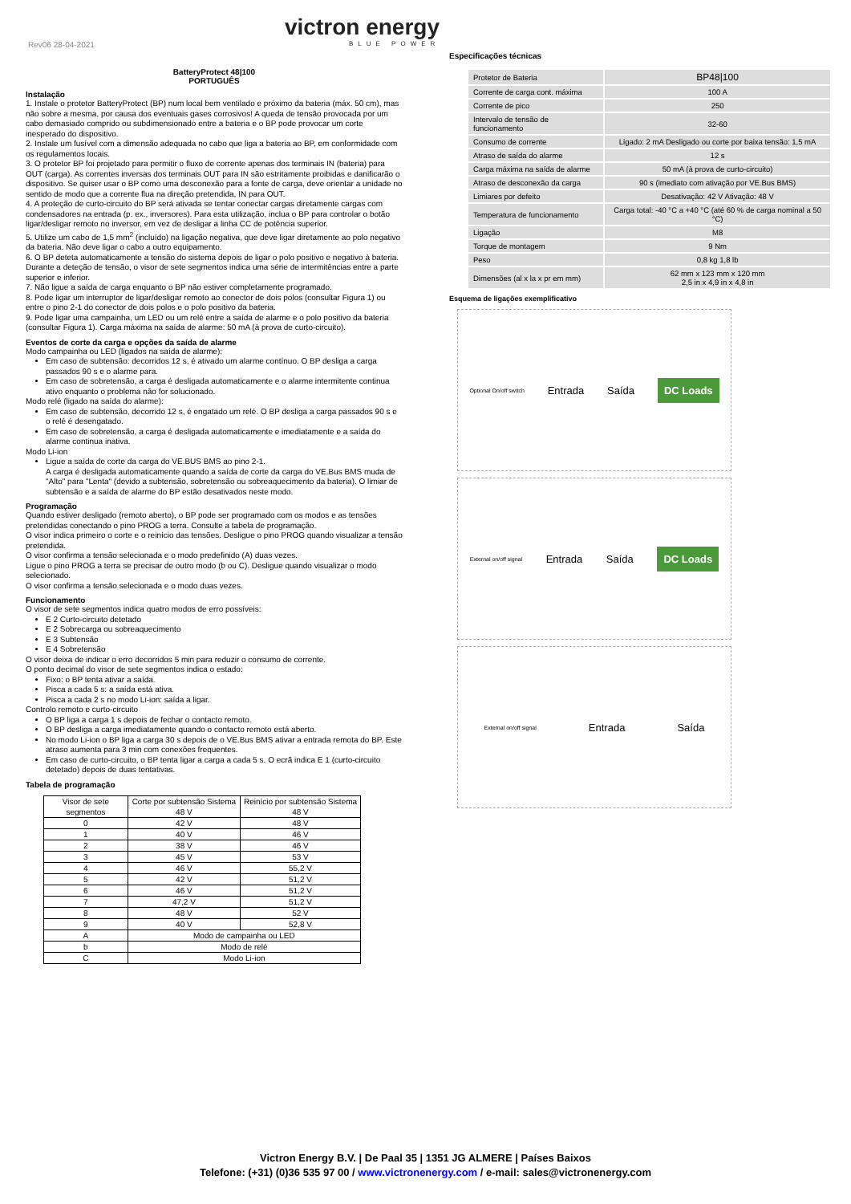Rev06 28-04-2021
victron energy
BLUE POWER
BatteryProtect 48|100
PORTUGUÊS
Instalação
1. Instale o protetor BatteryProtect (BP) num local bem ventilado e próximo da bateria (máx. 50 cm), mas não sobre a mesma, por causa dos eventuais gases corrosivos! A queda de tensão provocada por um cabo demasiado comprido ou subdimensionado entre a bateria e o BP pode provocar um corte inesperado do dispositivo.
2. Instale um fusível com a dimensão adequada no cabo que liga a bateria ao BP, em conformidade com os regulamentos locais.
3. O protetor BP foi projetado para permitir o fluxo de corrente apenas dos terminais IN (bateria) para OUT (carga). As correntes inversas dos terminais OUT para IN são estritamente proibidas e danificarão o dispositivo. Se quiser usar o BP como uma desconexão para a fonte de carga, deve orientar a unidade no sentido de modo que a corrente flua na direção pretendida, IN para OUT.
4. A proteção de curto-circuito do BP será ativada se tentar conectar cargas diretamente cargas com condensadores na entrada (p. ex., inversores). Para esta utilização, inclua o BP para controlar o botão ligar/desligar remoto no inversor, em vez de desligar a linha CC de potência superior.
5. Utilize um cabo de 1,5 mm<sup>2</sup> (incluído) na ligação negativa, que deve ligar diretamente ao polo negativo da bateria. Não deve ligar o cabo a outro equipamento.
6. O BP deteta automaticamente a tensão do sistema depois de ligar o polo positivo e negativo à bateria. Durante a deteção de tensão, o visor de sete segmentos indica uma série de intermitências entre a parte superior e inferior.
7. Não ligue a saída de carga enquanto o BP não estiver completamente programado.
8. Pode ligar um interruptor de ligar/desligar remoto ao conector de dois polos (consultar Figura 1) ou entre o pino 2-1 do conector de dois polos e o polo positivo da bateria.
9. Pode ligar uma campainha, um LED ou um relé entre a saída de alarme e o polo positivo da bateria (consultar Figura 1). Carga máxima na saída de alarme: 50 mA (à prova de curto-circuito).
Eventos de corte da carga e opções da saída de alarme
Modo campainha ou LED (ligados na saída de alarme):
Em caso de subtensão: decorridos 12 s, é ativado um alarme contínuo. O BP desliga a carga passados 90 s e o alarme para.
Em caso de sobretensão, a carga é desligada automaticamente e o alarme intermitente continua ativo enquanto o problema não for solucionado.
Modo relé (ligado na saída do alarme):
Em caso de subtensão, decorrido 12 s, é engatado um relé. O BP desliga a carga passados 90 s e o relé é desengatado.
Em caso de sobretensão, a carga é desligada automaticamente e imediatamente e a saída do alarme continua inativa.
Modo Li-ion
Ligue a saída de corte da carga do VE.BUS BMS ao pino 2-1.
A carga é desligada automaticamente quando a saída de corte da carga do VE.Bus BMS muda de "Alto" para "Lenta" (devido a subtensão, sobretensão ou sobreaquecimento da bateria). O limiar de subtensão e a saída de alarme do BP estão desativados neste modo.
Programação
Quando estiver desligado (remoto aberto), o BP pode ser programado com os modos e as tensões pretendidas conectando o pino PROG a terra. Consulte a tabela de programação.
O visor indica primeiro o corte e o reinício das tensões. Desligue o pino PROG quando visualizar a tensão pretendida.
O visor confirma a tensão selecionada e o modo predefinido (A) duas vezes.
Ligue o pino PROG a terra se precisar de outro modo (b ou C). Desligue quando visualizar o modo selecionado.
O visor confirma a tensão selecionada e o modo duas vezes.
Funcionamento
O visor de sete segmentos indica quatro modos de erro possíveis:
E 2 Curto-circuito detetado
E 2 Sobrecarga ou sobreaquecimento
E 3 Subtensão
E 4 Sobretensão
O visor deixa de indicar o erro decorridos 5 min para reduzir o consumo de corrente.
O ponto decimal do visor de sete segmentos indica o estado:
Fixo: o BP tenta ativar a saída.
Pisca a cada 5 s: a saída está ativa.
Pisca a cada 2 s no modo Li-ion: saída a ligar.
Controlo remoto e curto-circuito
O BP liga a carga 1 s depois de fechar o contacto remoto.
O BP desliga a carga imediatamente quando o contacto remoto está aberto.
No modo Li-ion o BP liga a carga 30 s depois de o VE.Bus BMS ativar a entrada remota do BP. Este atraso aumenta para 3 min com conexões frequentes.
Em caso de curto-circuito, o BP tenta ligar a carga a cada 5 s. O ecrã indica E 1 (curto-circuito detetado) depois de duas tentativas.
Tabela de programação
| Visor de sete segmentos | Corte por subtensão Sistema 48 V | Reinício por subtensão Sistema 48 V |
| --- | --- | --- |
| 0 | 42 V | 48 V |
| 1 | 40 V | 46 V |
| 2 | 38 V | 46 V |
| 3 | 45 V | 53 V |
| 4 | 46 V | 55,2 V |
| 5 | 42 V | 51,2 V |
| 6 | 46 V | 51,2 V |
| 7 | 47,2 V | 51,2 V |
| 8 | 48 V | 52 V |
| 9 | 40 V | 52,8 V |
| A | Modo de campainha ou LED | |
| b | Modo de relé | |
| C | Modo Li-ion | |
Especificações técnicas
| Protetor de Bateria | BP48/100 |
| Corrente de carga cont. máxima | 100 A |
| Corrente de pico | 250 |
| Intervalo de tensão de funcionamento | 32-60 |
| Consumo de corrente | Ligado: 2 mA Desligado ou corte por baixa tensão: 1,5 mA |
| Atraso de saída do alarme | 12 s |
| Carga máxima na saída de alarme | 50 mA (à prova de curto-circuito) |
| Atraso de desconexão da carga | 90 s (imediato com ativação por VE.Bus BMS) |
| Limiares por defeito | Desativação: 42 V Ativação: 48 V |
| Temperatura de funcionamento | Carga total: -40 °C a +40 °C (até 60 % de carga nominal a 50 °C) |
| Ligação | M8 |
| Torque de montagem | 9 Nm |
| Peso | 0,8 kg 1,8 lb |
| Dimensões (al x la x pr em mm) | 62 mm x 123 mm x 120 mm 2,5 in x 4,9 in x 4,8 in |
Esquema de ligações exemplificativo
Optional On/off switch Entrada Saída DC Loads
External on/off signal Entrada Saída DC Loads
External on/off signal Entrada Saída
Victron Energy B.V. | De Paal 35 | 1351 JG ALMERE | Países Baixos
Telefone: (+31) (0)36 535 97 00 / www.victronenergy.com / e-mail: sales@victronenergy.com